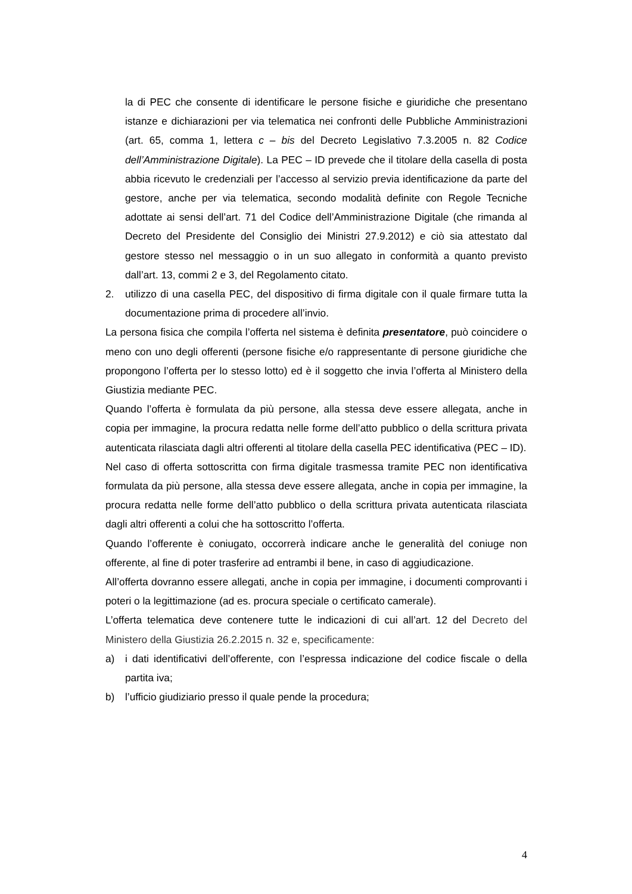la di PEC che consente di identificare le persone fisiche e giuridiche che presentano istanze e dichiarazioni per via telematica nei confronti delle Pubbliche Amministrazioni (art. 65, comma 1, lettera c – bis del Decreto Legislativo 7.3.2005 n. 82 Codice dell’Amministrazione Digitale). La PEC – ID prevede che il titolare della casella di posta abbia ricevuto le credenziali per l’accesso al servizio previa identificazione da parte del gestore, anche per via telematica, secondo modalità definite con Regole Tecniche adottate ai sensi dell’art. 71 del Codice dell’Amministrazione Digitale (che rimanda al Decreto del Presidente del Consiglio dei Ministri 27.9.2012) e ciò sia attestato dal gestore stesso nel messaggio o in un suo allegato in conformità a quanto previsto dall’art. 13, commi 2 e 3, del Regolamento citato.
2. utilizzo di una casella PEC, del dispositivo di firma digitale con il quale firmare tutta la documentazione prima di procedere all’invio.
La persona fisica che compila l’offerta nel sistema è definita presentatore, può coincidere o meno con uno degli offerenti (persone fisiche e/o rappresentante di persone giuridiche che propongono l’offerta per lo stesso lotto) ed è il soggetto che invia l’offerta al Ministero della Giustizia mediante PEC.
Quando l’offerta è formulata da più persone, alla stessa deve essere allegata, anche in copia per immagine, la procura redatta nelle forme dell’atto pubblico o della scrittura privata autenticata rilasciata dagli altri offerenti al titolare della casella PEC identificativa (PEC – ID).
Nel caso di offerta sottoscritta con firma digitale trasmessa tramite PEC non identificativa formulata da più persone, alla stessa deve essere allegata, anche in copia per immagine, la procura redatta nelle forme dell’atto pubblico o della scrittura privata autenticata rilasciata dagli altri offerenti a colui che ha sottoscritto l’offerta.
Quando l’offerente è coniugato, occorrerà indicare anche le generalità del coniuge non offerente, al fine di poter trasferire ad entrambi il bene, in caso di aggiudicazione.
All’offerta dovranno essere allegati, anche in copia per immagine, i documenti comprovanti i poteri o la legittimazione (ad es. procura speciale o certificato camerale).
L’offerta telematica deve contenere tutte le indicazioni di cui all’art. 12 del Decreto del Ministero della Giustizia 26.2.2015 n. 32 e, specificamente:
a) i dati identificativi dell’offerente, con l’espressa indicazione del codice fiscale o della partita iva;
b) l’ufficio giudiziario presso il quale pende la procedura;
4